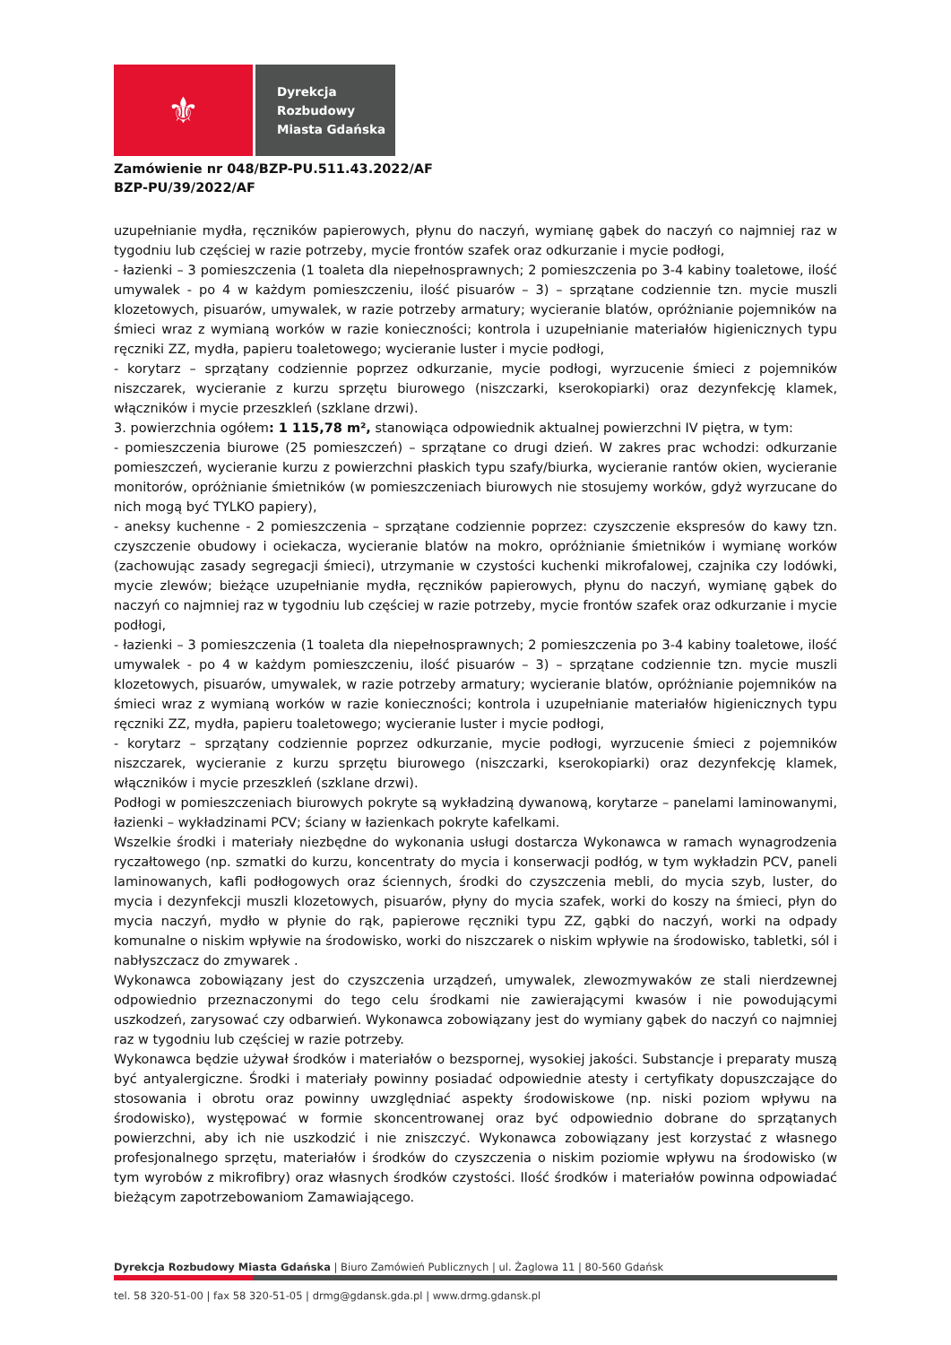⚜
Dyrekcja
Rozbudowy
Miasta Gdańska
Zamówienie nr 048/BZP-PU.511.43.2022/AF
BZP-PU/39/2022/AF
uzupełnianie mydła, ręczników papierowych, płynu do naczyń, wymianę gąbek do naczyń co najmniej raz w tygodniu lub częściej w razie potrzeby, mycie frontów szafek oraz odkurzanie i mycie podłogi,
- łazienki – 3 pomieszczenia (1 toaleta dla niepełnosprawnych; 2 pomieszczenia po 3-4 kabiny toaletowe, ilość umywalek - po 4 w każdym pomieszczeniu, ilość pisuarów – 3) – sprzątane codziennie tzn. mycie muszli klozetowych, pisuarów, umywalek, w razie potrzeby armatury; wycieranie blatów, opróżnianie pojemników na śmieci wraz z wymianą worków w razie konieczności; kontrola i uzupełnianie materiałów higienicznych typu ręczniki ZZ, mydła, papieru toaletowego; wycieranie luster i mycie podłogi,
- korytarz – sprzątany codziennie poprzez odkurzanie, mycie podłogi, wyrzucenie śmieci z pojemników niszczarek, wycieranie z kurzu sprzętu biurowego (niszczarki, kserokopiarki) oraz dezynfekcję klamek, włączników i mycie przeszkleń (szklane drzwi).
3. powierzchnia ogółem: 1 115,78 m², stanowiąca odpowiednik aktualnej powierzchni IV piętra, w tym:
- pomieszczenia biurowe (25 pomieszczeń) – sprzątane co drugi dzień. W zakres prac wchodzi: odkurzanie pomieszczeń, wycieranie kurzu z powierzchni płaskich typu szafy/biurka, wycieranie rantów okien, wycieranie monitorów, opróżnianie śmietników (w pomieszczeniach biurowych nie stosujemy worków, gdyż wyrzucane do nich mogą być TYLKO papiery),
- aneksy kuchenne - 2 pomieszczenia – sprzątane codziennie poprzez: czyszczenie ekspresów do kawy tzn. czyszczenie obudowy i ociekacza, wycieranie blatów na mokro, opróżnianie śmietników i wymianę worków (zachowując zasady segregacji śmieci), utrzymanie w czystości kuchenki mikrofalowej, czajnika czy lodówki, mycie zlewów; bieżące uzupełnianie mydła, ręczników papierowych, płynu do naczyń, wymianę gąbek do naczyń co najmniej raz w tygodniu lub częściej w razie potrzeby, mycie frontów szafek oraz odkurzanie i mycie podłogi,
- łazienki – 3 pomieszczenia (1 toaleta dla niepełnosprawnych; 2 pomieszczenia po 3-4 kabiny toaletowe, ilość umywalek - po 4 w każdym pomieszczeniu, ilość pisuarów – 3) – sprzątane codziennie tzn. mycie muszli klozetowych, pisuarów, umywalek, w razie potrzeby armatury; wycieranie blatów, opróżnianie pojemników na śmieci wraz z wymianą worków w razie konieczności; kontrola i uzupełnianie materiałów higienicznych typu ręczniki ZZ, mydła, papieru toaletowego; wycieranie luster i mycie podłogi,
- korytarz – sprzątany codziennie poprzez odkurzanie, mycie podłogi, wyrzucenie śmieci z pojemników niszczarek, wycieranie z kurzu sprzętu biurowego (niszczarki, kserokopiarki) oraz dezynfekcję klamek, włączników i mycie przeszkleń (szklane drzwi).
Podłogi w pomieszczeniach biurowych pokryte są wykładziną dywanową, korytarze – panelami laminowanymi, łazienki – wykładzinami PCV; ściany w łazienkach pokryte kafelkami.
Wszelkie środki i materiały niezbędne do wykonania usługi dostarcza Wykonawca w ramach wynagrodzenia ryczałtowego (np. szmatki do kurzu, koncentraty do mycia i konserwacji podłóg, w tym wykładzin PCV, paneli laminowanych, kafli podłogowych oraz ściennych, środki do czyszczenia mebli, do mycia szyb, luster, do mycia i dezynfekcji muszli klozetowych, pisuarów, płyny do mycia szafek, worki do koszy na śmieci, płyn do mycia naczyń, mydło w płynie do rąk, papierowe ręczniki typu ZZ, gąbki do naczyń, worki na odpady komunalne o niskim wpływie na środowisko, worki do niszczarek o niskim wpływie na środowisko, tabletki, sól i nabłyszczacz do zmywarek .
Wykonawca zobowiązany jest do czyszczenia urządzeń, umywalek, zlewozmywaków ze stali nierdzewnej odpowiednio przeznaczonymi do tego celu środkami nie zawierającymi kwasów i nie powodującymi uszkodzeń, zarysować czy odbarwień. Wykonawca zobowiązany jest do wymiany gąbek do naczyń co najmniej raz w tygodniu lub częściej w razie potrzeby.
Wykonawca będzie używał środków i materiałów o bezspornej, wysokiej jakości. Substancje i preparaty muszą być antyalergiczne. Środki i materiały powinny posiadać odpowiednie atesty i certyfikaty dopuszczające do stosowania i obrotu oraz powinny uwzględniać aspekty środowiskowe (np. niski poziom wpływu na środowisko), występować w formie skoncentrowanej oraz być odpowiednio dobrane do sprzątanych powierzchni, aby ich nie uszkodzić i nie zniszczyć. Wykonawca zobowiązany jest korzystać z własnego profesjonalnego sprzętu, materiałów i środków do czyszczenia o niskim poziomie wpływu na środowisko (w tym wyrobów z mikrofibry) oraz własnych środków czystości. Ilość środków i materiałów powinna odpowiadać bieżącym zapotrzebowaniom Zamawiającego.
Dyrekcja Rozbudowy Miasta Gdańska | Biuro Zamówień Publicznych | ul. Żaglowa 11 | 80-560 Gdańsk
tel. 58 320-51-00 | fax 58 320-51-05 | drmg@gdansk.gda.pl | www.drmg.gdansk.pl